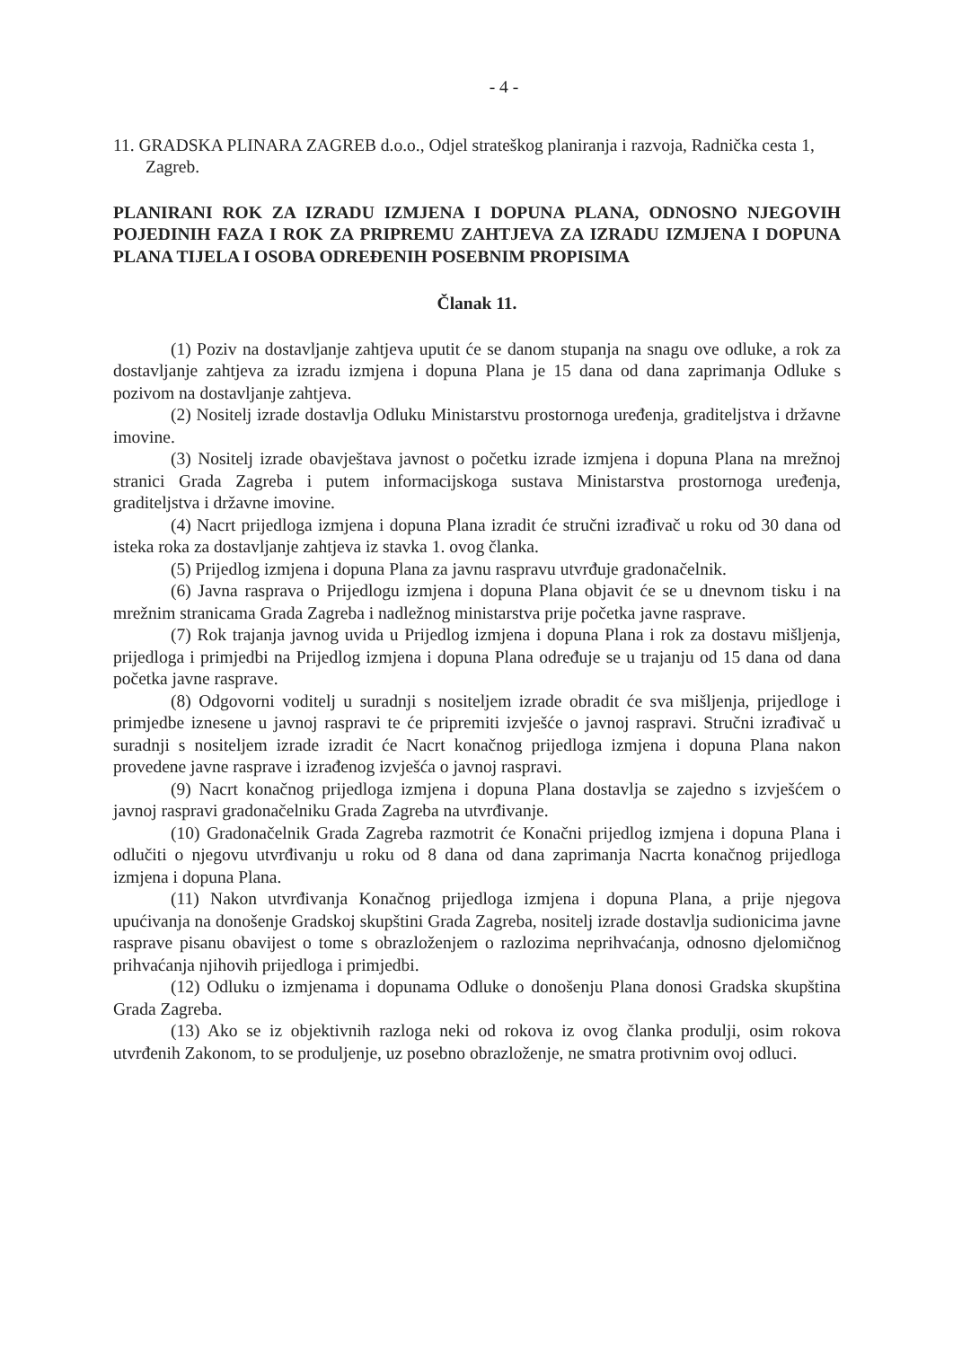- 4 -
11. GRADSKA PLINARA ZAGREB d.o.o., Odjel strateškog planiranja i razvoja, Radnička cesta 1, Zagreb.
PLANIRANI ROK ZA IZRADU IZMJENA I DOPUNA PLANA, ODNOSNO NJEGOVIH POJEDINIH FAZA I ROK ZA PRIPREMU ZAHTJEVA ZA IZRADU IZMJENA I DOPUNA PLANA TIJELA I OSOBA ODREĐENIH POSEBNIM PROPISIMA
Članak 11.
(1) Poziv na dostavljanje zahtjeva uputit će se danom stupanja na snagu ove odluke, a rok za dostavljanje zahtjeva za izradu izmjena i dopuna Plana je 15 dana od dana zaprimanja Odluke s pozivom na dostavljanje zahtjeva.
(2) Nositelj izrade dostavlja Odluku Ministarstvu prostornoga uređenja, graditeljstva i državne imovine.
(3) Nositelj izrade obavještava javnost o početku izrade izmjena i dopuna Plana na mrežnoj stranici Grada Zagreba i putem informacijskoga sustava Ministarstva prostornoga uređenja, graditeljstva i državne imovine.
(4) Nacrt prijedloga izmjena i dopuna Plana izradit će stručni izrađivač u roku od 30 dana od isteka roka za dostavljanje zahtjeva iz stavka 1. ovog članka.
(5) Prijedlog izmjena i dopuna Plana za javnu raspravu utvrđuje gradonačelnik.
(6) Javna rasprava o Prijedlogu izmjena i dopuna Plana objavit će se u dnevnom tisku i na mrežnim stranicama Grada Zagreba i nadležnog ministarstva prije početka javne rasprave.
(7) Rok trajanja javnog uvida u Prijedlog izmjena i dopuna Plana i rok za dostavu mišljenja, prijedloga i primjedbi na Prijedlog izmjena i dopuna Plana određuje se u trajanju od 15 dana od dana početka javne rasprave.
(8) Odgovorni voditelj u suradnji s nositeljem izrade obradit će sva mišljenja, prijedloge i primjedbe iznesene u javnoj raspravi te će pripremiti izvješće o javnoj raspravi. Stručni izrađivač u suradnji s nositeljem izrade izradit će Nacrt konačnog prijedloga izmjena i dopuna Plana nakon provedene javne rasprave i izrađenog izvješća o javnoj raspravi.
(9) Nacrt konačnog prijedloga izmjena i dopuna Plana dostavlja se zajedno s izvješćem o javnoj raspravi gradonačelniku Grada Zagreba na utvrđivanje.
(10) Gradonačelnik Grada Zagreba razmotrit će Konačni prijedlog izmjena i dopuna Plana i odlučiti o njegovu utvrđivanju u roku od 8 dana od dana zaprimanja Nacrta konačnog prijedloga izmjena i dopuna Plana.
(11) Nakon utvrđivanja Konačnog prijedloga izmjena i dopuna Plana, a prije njegova upućivanja na donošenje Gradskoj skupštini Grada Zagreba, nositelj izrade dostavlja sudionicima javne rasprave pisanu obavijest o tome s obrazloženjem o razlozima neprihvaćanja, odnosno djelomičnog prihvaćanja njihovih prijedloga i primjedbi.
(12) Odluku o izmjenama i dopunama Odluke o donošenju Plana donosi Gradska skupština Grada Zagreba.
(13) Ako se iz objektivnih razloga neki od rokova iz ovog članka produlji, osim rokova utvrđenih Zakonom, to se produljenje, uz posebno obrazloženje, ne smatra protivnim ovoj odluci.